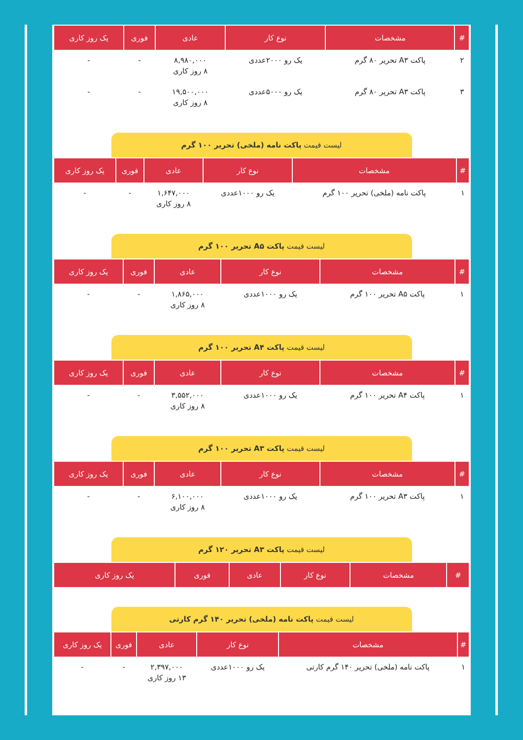| # | مشخصات | نوع کار | عادی | فوری | یک روز کاری |
| --- | --- | --- | --- | --- | --- |
| ۲ | پاکت A۳ تحریر ۸۰ گرم | یک رو ۲۰۰۰عددی | ۸,۹۸۰,۰۰۰ ۸ روز کاری | - | - |
| ۳ | پاکت A۳ تحریر ۸۰ گرم | یک رو ۵۰۰۰عددی | ۱۹,۵۰۰,۰۰۰ ۸ روز کاری | - | - |
لیست قیمت پاکت نامه (ملخی) تحریر ۱۰۰ گرم
| # | مشخصات | نوع کار | عادی | فوری | یک روز کاری |
| --- | --- | --- | --- | --- | --- |
| ۱ | پاکت نامه (ملخی) تحریر ۱۰۰ گرم | یک رو ۱۰۰۰عددی | ۱,۶۴۷,۰۰۰ ۸ روز کاری | - | - |
لیست قیمت پاکت A۵ تحریر ۱۰۰ گرم
| # | مشخصات | نوع کار | عادی | فوری | یک روز کاری |
| --- | --- | --- | --- | --- | --- |
| ۱ | پاکت A۵ تحریر ۱۰۰ گرم | یک رو ۱۰۰۰عددی | ۱,۸۶۵,۰۰۰ ۸ روز کاری | - | - |
لیست قیمت پاکت A۴ تحریر ۱۰۰ گرم
| # | مشخصات | نوع کار | عادی | فوری | یک روز کاری |
| --- | --- | --- | --- | --- | --- |
| ۱ | پاکت A۴ تحریر ۱۰۰ گرم | یک رو ۱۰۰۰عددی | ۳,۵۵۲,۰۰۰ ۸ روز کاری | - | - |
لیست قیمت پاکت A۳ تحریر ۱۰۰ گرم
| # | مشخصات | نوع کار | عادی | فوری | یک روز کاری |
| --- | --- | --- | --- | --- | --- |
| ۱ | پاکت A۳ تحریر ۱۰۰ گرم | یک رو ۱۰۰۰عددی | ۶,۱۰۰,۰۰۰ ۸ روز کاری | - | - |
لیست قیمت پاکت A۳ تحریر ۱۲۰ گرم
| # | مشخصات | نوع کار | عادی | فوری | یک روز کاری |
| --- | --- | --- | --- | --- | --- |
لیست قیمت پاکت نامه (ملخی) تحریر ۱۴۰ گرم کارتی
| # | مشخصات | نوع کار | عادی | فوری | یک روز کاری |
| --- | --- | --- | --- | --- | --- |
| ۱ | پاکت نامه (ملخی) تحریر ۱۴۰ گرم کارتی | یک رو ۱۰۰۰عددی | ۲,۳۹۷,۰۰۰ ۱۳ روز کاری | - | - |